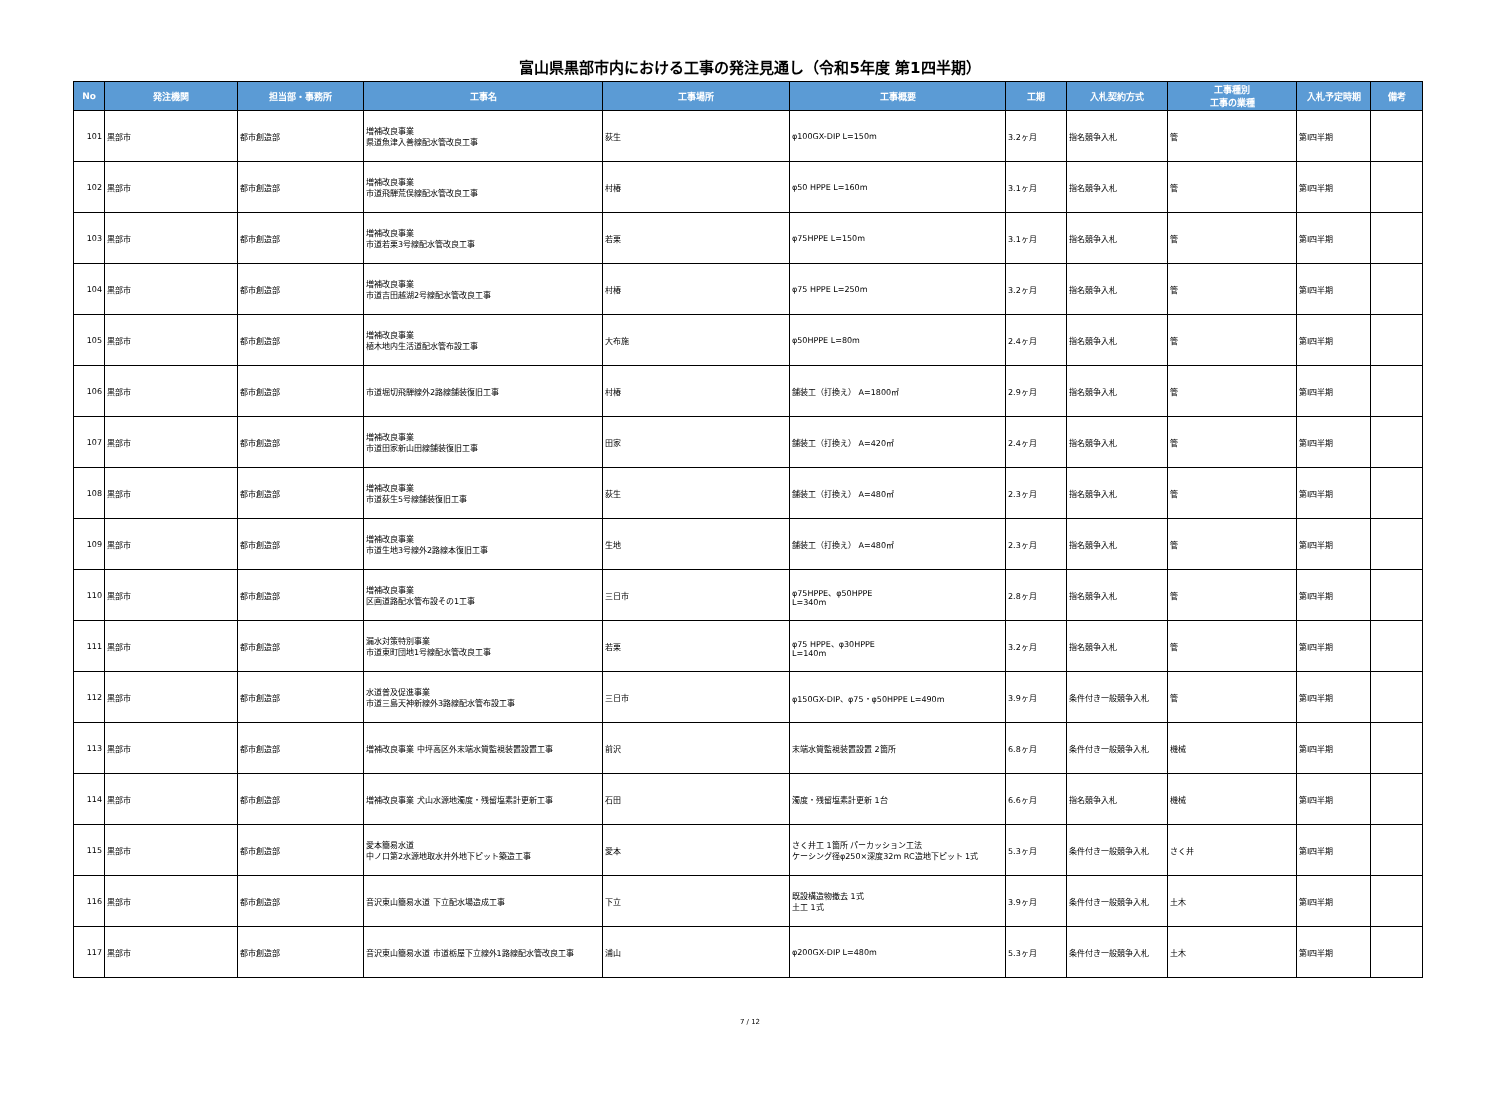富山県黒部市内における工事の発注見通し（令和5年度 第1四半期）
| No | 発注機関 | 担当部・事務所 | 工事名 | 工事場所 | 工事概要 | 工期 | 入札契約方式 | 工事種別 工事の業種 | 入札予定時期 | 備考 |
| --- | --- | --- | --- | --- | --- | --- | --- | --- | --- | --- |
| 101 | 黒部市 | 都市創造部 | 増補改良事業 県道魚津入善線配水管改良工事 | 荻生 | φ100GX-DIP L=150m | 3.2ヶ月 | 指名競争入札 | 管 | 第Ⅰ四半期 | |
| 102 | 黒部市 | 都市創造部 | 増補改良事業 市道飛騨荒俣線配水管改良工事 | 村椿 | φ50 HPPE L=160m | 3.1ヶ月 | 指名競争入札 | 管 | 第Ⅰ四半期 | |
| 103 | 黒部市 | 都市創造部 | 増補改良事業 市道若栗3号線配水管改良工事 | 若栗 | φ75HPPE L=150m | 3.1ヶ月 | 指名競争入札 | 管 | 第Ⅰ四半期 | |
| 104 | 黒部市 | 都市創造部 | 増補改良事業 市道吉田越湖2号線配水管改良工事 | 村椿 | φ75 HPPE L=250m | 3.2ヶ月 | 指名競争入札 | 管 | 第Ⅰ四半期 | |
| 105 | 黒部市 | 都市創造部 | 増補改良事業 植木地内生活道配水管布設工事 | 大布施 | φ50HPPE L=80m | 2.4ヶ月 | 指名競争入札 | 管 | 第Ⅰ四半期 | |
| 106 | 黒部市 | 都市創造部 | 市道堀切飛騨線外2路線舗装復旧工事 | 村椿 | 舗装工（打換え） A=1800㎡ | 2.9ヶ月 | 指名競争入札 | 管 | 第Ⅰ四半期 | |
| 107 | 黒部市 | 都市創造部 | 増補改良事業 市道田家新山田線舗装復旧工事 | 田家 | 舗装工（打換え） A=420㎡ | 2.4ヶ月 | 指名競争入札 | 管 | 第Ⅰ四半期 | |
| 108 | 黒部市 | 都市創造部 | 増補改良事業 市道荻生5号線舗装復旧工事 | 荻生 | 舗装工（打換え） A=480㎡ | 2.3ヶ月 | 指名競争入札 | 管 | 第Ⅰ四半期 | |
| 109 | 黒部市 | 都市創造部 | 増補改良事業 市道生地3号線外2路線本復旧工事 | 生地 | 舗装工（打換え） A=480㎡ | 2.3ヶ月 | 指名競争入札 | 管 | 第Ⅰ四半期 | |
| 110 | 黒部市 | 都市創造部 | 増補改良事業 区画道路配水管布設その1工事 | 三日市 | φ75HPPE、φ50HPPE L=340m | 2.8ヶ月 | 指名競争入札 | 管 | 第Ⅰ四半期 | |
| 111 | 黒部市 | 都市創造部 | 漏水対策特別事業 市道東町団地1号線配水管改良工事 | 若栗 | φ75 HPPE、φ30HPPE L=140m | 3.2ヶ月 | 指名競争入札 | 管 | 第Ⅰ四半期 | |
| 112 | 黒部市 | 都市創造部 | 水道普及促進事業 市道三島天神新線外3路線配水管布設工事 | 三日市 | φ150GX-DIP、φ75・φ50HPPE L=490m | 3.9ヶ月 | 条件付き一般競争入札 | 管 | 第Ⅰ四半期 | |
| 113 | 黒部市 | 都市創造部 | 増補改良事業 中坪高区外末端水質監視装置設置工事 | 前沢 | 末端水質監視装置設置 2箇所 | 6.8ヶ月 | 条件付き一般競争入札 | 機械 | 第Ⅰ四半期 | |
| 114 | 黒部市 | 都市創造部 | 増補改良事業 犬山水源地濁度・残留塩素計更新工事 | 石田 | 濁度・残留塩素計更新 1台 | 6.6ヶ月 | 指名競争入札 | 機械 | 第Ⅰ四半期 | |
| 115 | 黒部市 | 都市創造部 | 愛本簡易水道 中ノ口第2水源地取水井外地下ピット築造工事 | 愛本 | さく井工 1箇所 パーカッション工法 ケーシング径φ250×深度32m RC造地下ピット 1式 | 5.3ヶ月 | 条件付き一般競争入札 | さく井 | 第Ⅰ四半期 | |
| 116 | 黒部市 | 都市創造部 | 音沢東山簡易水道 下立配水場造成工事 | 下立 | 既設構造物撤去 1式 土工 1式 | 3.9ヶ月 | 条件付き一般競争入札 | 土木 | 第Ⅰ四半期 | |
| 117 | 黒部市 | 都市創造部 | 音沢東山簡易水道 市道栃屋下立線外1路線配水管改良工事 | 浦山 | φ200GX-DIP L=480m | 5.3ヶ月 | 条件付き一般競争入札 | 土木 | 第Ⅰ四半期 | |
7 / 12